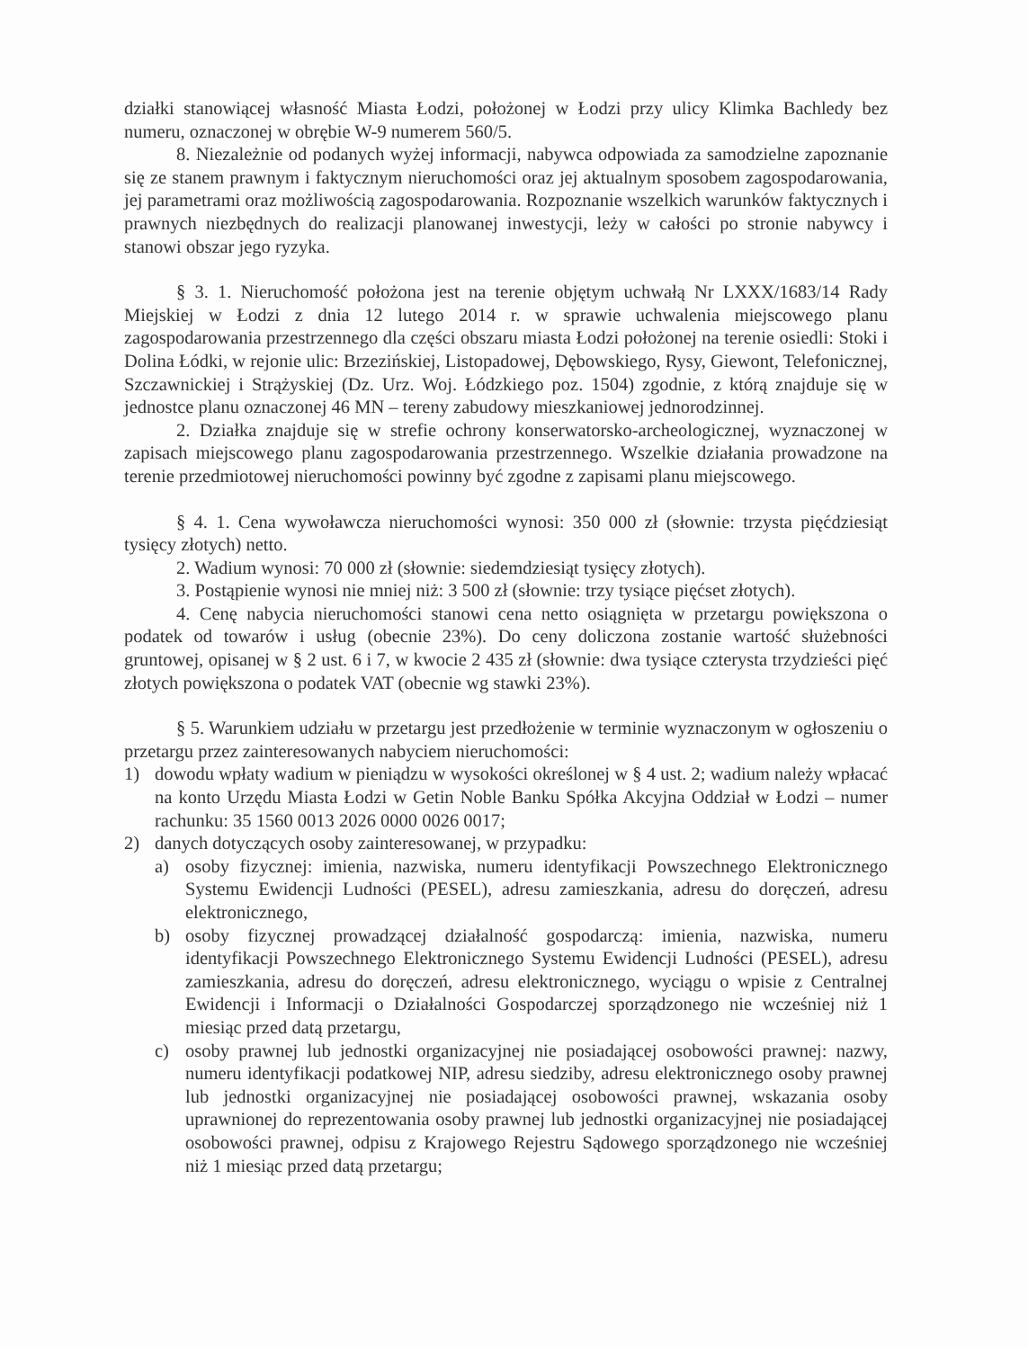działki stanowiącej własność Miasta Łodzi, położonej w Łodzi przy ulicy Klimka Bachledy bez numeru, oznaczonej w obrębie W-9 numerem 560/5.
8. Niezależnie od podanych wyżej informacji, nabywca odpowiada za samodzielne zapoznanie się ze stanem prawnym i faktycznym nieruchomości oraz jej aktualnym sposobem zagospodarowania, jej parametrami oraz możliwością zagospodarowania. Rozpoznanie wszelkich warunków faktycznych i prawnych niezbędnych do realizacji planowanej inwestycji, leży w całości po stronie nabywcy i stanowi obszar jego ryzyka.
§ 3. 1. Nieruchomość położona jest na terenie objętym uchwałą Nr LXXX/1683/14 Rady Miejskiej w Łodzi z dnia 12 lutego 2014 r. w sprawie uchwalenia miejscowego planu zagospodarowania przestrzennego dla części obszaru miasta Łodzi położonej na terenie osiedli: Stoki i Dolina Łódki, w rejonie ulic: Brzezińskiej, Listopadowej, Dębowskiego, Rysy, Giewont, Telefonicznej, Szczawnickiej i Strążyskiej (Dz. Urz. Woj. Łódzkiego poz. 1504) zgodnie, z którą znajduje się w jednostce planu oznaczonej 46 MN – tereny zabudowy mieszkaniowej jednorodzinnej.
2. Działka znajduje się w strefie ochrony konserwatorsko-archeologicznej, wyznaczonej w zapisach miejscowego planu zagospodarowania przestrzennego. Wszelkie działania prowadzone na terenie przedmiotowej nieruchomości powinny być zgodne z zapisami planu miejscowego.
§ 4. 1. Cena wywoławcza nieruchomości wynosi: 350 000 zł (słownie: trzysta pięćdziesiąt tysięcy złotych) netto.
2. Wadium wynosi: 70 000 zł (słownie: siedemdziesiąt tysięcy złotych).
3. Postąpienie wynosi nie mniej niż: 3 500 zł (słownie: trzy tysiące pięćset złotych).
4. Cenę nabycia nieruchomości stanowi cena netto osiągnięta w przetargu powiększona o podatek od towarów i usług (obecnie 23%). Do ceny doliczona zostanie wartość służebności gruntowej, opisanej w § 2 ust. 6 i 7, w kwocie 2 435 zł (słownie: dwa tysiące czterysta trzydzieści pięć złotych powiększona o podatek VAT (obecnie wg stawki 23%).
§ 5. Warunkiem udziału w przetargu jest przedłożenie w terminie wyznaczonym w ogłoszeniu o przetargu przez zainteresowanych nabyciem nieruchomości:
1) dowodu wpłaty wadium w pieniądzu w wysokości określonej w § 4 ust. 2; wadium należy wpłacać na konto Urzędu Miasta Łodzi w Getin Noble Banku Spółka Akcyjna Oddział w Łodzi – numer rachunku: 35 1560 0013 2026 0000 0026 0017;
2) danych dotyczących osoby zainteresowanej, w przypadku:
a) osoby fizycznej: imienia, nazwiska, numeru identyfikacji Powszechnego Elektronicznego Systemu Ewidencji Ludności (PESEL), adresu zamieszkania, adresu do doręczeń, adresu elektronicznego,
b) osoby fizycznej prowadzącej działalność gospodarczą: imienia, nazwiska, numeru identyfikacji Powszechnego Elektronicznego Systemu Ewidencji Ludności (PESEL), adresu zamieszkania, adresu do doręczeń, adresu elektronicznego, wyciągu o wpisie z Centralnej Ewidencji i Informacji o Działalności Gospodarczej sporządzonego nie wcześniej niż 1 miesiąc przed datą przetargu,
c) osoby prawnej lub jednostki organizacyjnej nie posiadającej osobowości prawnej: nazwy, numeru identyfikacji podatkowej NIP, adresu siedziby, adresu elektronicznego osoby prawnej lub jednostki organizacyjnej nie posiadającej osobowości prawnej, wskazania osoby uprawnionej do reprezentowania osoby prawnej lub jednostki organizacyjnej nie posiadającej osobowości prawnej, odpisu z Krajowego Rejestru Sądowego sporządzonego nie wcześniej niż 1 miesiąc przed datą przetargu;